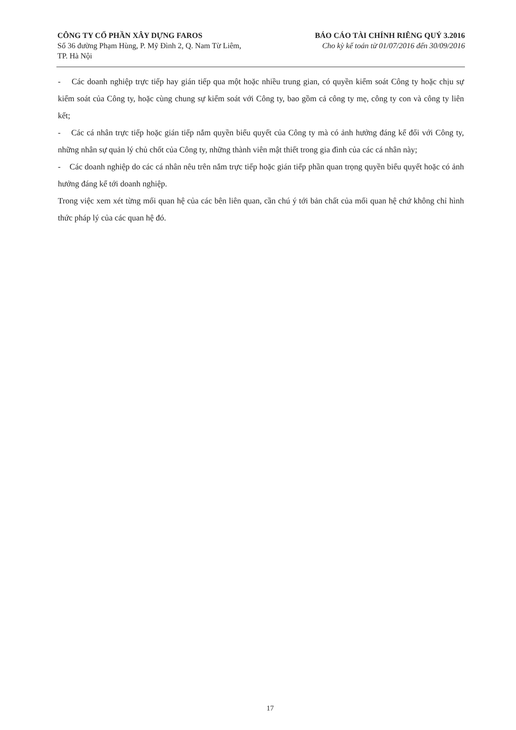CÔNG TY CỔ PHẦN XÂY DỰNG FAROS
Số 36 đường Phạm Hùng, P. Mỹ Đình 2, Q. Nam Từ Liêm,
TP. Hà Nội
BÁO CÁO TÀI CHÍNH RIÊNG QUÝ 3.2016
Cho kỳ kế toán từ 01/07/2016 đến 30/09/2016
- Các doanh nghiệp trực tiếp hay gián tiếp qua một hoặc nhiều trung gian, có quyền kiểm soát Công ty hoặc chịu sự kiểm soát của Công ty, hoặc cùng chung sự kiểm soát với Công ty, bao gồm cả công ty mẹ, công ty con và công ty liên kết;
- Các cá nhân trực tiếp hoặc gián tiếp nắm quyền biểu quyết của Công ty mà có ảnh hưởng đáng kể đối với Công ty, những nhân sự quản lý chủ chốt của Công ty, những thành viên mật thiết trong gia đình của các cá nhân này;
- Các doanh nghiệp do các cá nhân nêu trên nắm trực tiếp hoặc gián tiếp phần quan trọng quyền biểu quyết hoặc có ảnh hưởng đáng kể tới doanh nghiệp.
Trong việc xem xét từng mối quan hệ của các bên liên quan, cần chú ý tới bản chất của mối quan hệ chứ không chỉ hình thức pháp lý của các quan hệ đó.
17